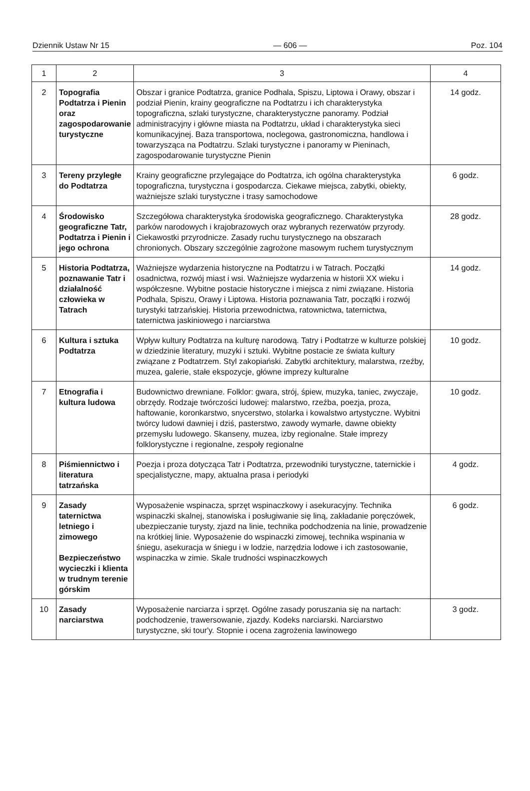Dziennik Ustaw Nr 15 — 606 — Poz. 104
| 1 | 2 | 3 | 4 |
| --- | --- | --- | --- |
| 2 | Topografia Podtatrza i Pienin oraz zagospodarowanie turystyczne | Obszar i granice Podtatrza, granice Podhala, Spiszu, Liptowa i Orawy, obszar i podział Pienin, krainy geograficzne na Podtatrzu i ich charakterystyka topograficzna, szlaki turystyczne, charakterystyczne panoramy. Podział administracyjny i główne miasta na Podtatrzu, układ i charakterystyka sieci komunikacyjnej. Baza transportowa, noclegowa, gastronomiczna, handlowa i towarzysząca na Podtatrzu. Szlaki turystyczne i panoramy w Pieninach, zagospodarowanie turystyczne Pienin | 14 godz. |
| 3 | Tereny przyległe do Podtatrza | Krainy geograficzne przylegające do Podtatrza, ich ogólna charakterystyka topograficzna, turystyczna i gospodarcza. Ciekawe miejsca, zabytki, obiekty, ważniejsze szlaki turystyczne i trasy samochodowe | 6 godz. |
| 4 | Środowisko geograficzne Tatr, Podtatrza i Pienin i jego ochrona | Szczegółowa charakterystyka środowiska geograficznego. Charakterystyka parków narodowych i krajobrazowych oraz wybranych rezerwatów przyrody. Ciekawostki przyrodnicze. Zasady ruchu turystycznego na obszarach chronionych. Obszary szczególnie zagrożone masowym ruchem turystycznym | 28 godz. |
| 5 | Historia Podtatrza, poznawanie Tatr i działalność człowieka w Tatrach | Ważniejsze wydarzenia historyczne na Podtatrzu i w Tatrach. Początki osadnictwa, rozwój miast i wsi. Ważniejsze wydarzenia w historii XX wieku i współczesne. Wybitne postacie historyczne i miejsca z nimi związane. Historia Podhala, Spiszu, Orawy i Liptowa. Historia poznawania Tatr, początki i rozwój turystyki tatrzańskiej. Historia przewodnictwa, ratownictwa, taternictwa, taternictwa jaskiniowego i narciarstwa | 14 godz. |
| 6 | Kultura i sztuka Podtatrza | Wpływ kultury Podtatrza na kulturę narodową. Tatry i Podtatrze w kulturze polskiej w dziedzinie literatury, muzyki i sztuki. Wybitne postacie ze świata kultury związane z Podtatrzem. Styl zakopiański. Zabytki architektury, malarstwa, rzeźby, muzea, galerie, stałe ekspozycje, główne imprezy kulturalne | 10 godz. |
| 7 | Etnografia i kultura ludowa | Budownictwo drewniane. Folklor: gwara, strój, śpiew, muzyka, taniec, zwyczaje, obrzędy. Rodzaje twórczości ludowej: malarstwo, rzeźba, poezja, proza, haftowanie, koronkarstwo, snycerstwo, stolarka i kowalstwo artystyczne. Wybitni twórcy ludowi dawniej i dziś, pasterstwo, zawody wymarłe, dawne obiekty przemysłu ludowego. Skanseny, muzea, izby regionalne. Stałe imprezy folklorystyczne i regionalne, zespoły regionalne | 10 godz. |
| 8 | Piśmiennictwo i literatura tatrzańska | Poezja i proza dotycząca Tatr i Podtatrza, przewodniki turystyczne, taternickie i specjalistyczne, mapy, aktualna prasa i periodyki | 4 godz. |
| 9 | Zasady taternictwa letniego i zimowego Bezpieczeństwo wycieczki i klienta w trudnym terenie górskim | Wyposażenie wspinacza, sprzęt wspinaczkowy i asekuracyjny. Technika wspinaczki skalnej, stanowiska i posługiwanie się liną, zakładanie poręczówek, ubezpieczanie turysty, zjazd na linie, technika podchodzenia na linie, prowadzenie na krótkiej linie. Wyposażenie do wspinaczki zimowej, technika wspinania w śniegu, asekuracja w śniegu i w lodzie, narzędzia lodowe i ich zastosowanie, wspinaczka w zimie. Skale trudności wspinaczkowych | 6 godz. |
| 10 | Zasady narciarstwa | Wyposażenie narciarza i sprzęt. Ogólne zasady poruszania się na nartach: podchodzenie, trawersowanie, zjazdy. Kodeks narciarski. Narciarstwo turystyczne, ski tour'y. Stopnie i ocena zagrożenia lawinowego | 3 godz. |